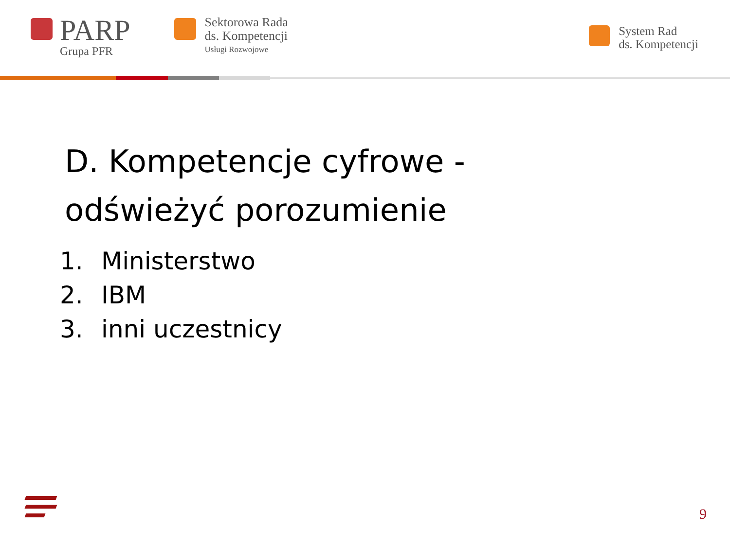PARP
Grupa PFR
Sektorowa Rada
ds. Kompetencji
Usługi Rozwojowe
System Rad
ds. Kompetencji
D. Kompetencje cyfrowe -
odświeżyć porozumienie
1. Ministerstwo
2. IBM
3. inni uczestnicy
9